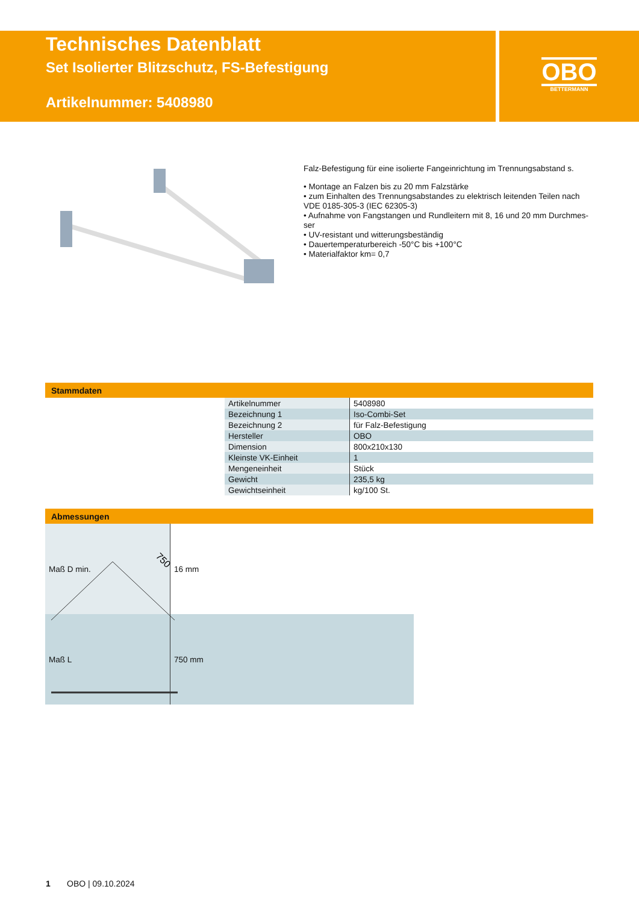Technisches Datenblatt
Set Isolierter Blitzschutz, FS-Befestigung
Artikelnummer: 5408980
OBO
BETTERMANN
Falz-Befestigung für eine isolierte Fangeinrichtung im Trennungsabstand s.
• Montage an Falzen bis zu 20 mm Falzstärke
• zum Einhalten des Trennungsabstandes zu elektrisch leitenden Teilen nach VDE 0185-305-3 (IEC 62305-3)
• Aufnahme von Fangstangen und Rundleitern mit 8, 16 und 20 mm Durchmes-ser
• UV-resistant und witterungsbeständig
• Dauertemperaturbereich -50°C bis +100°C
• Materialfaktor km= 0,7
Stammdaten
| Artikelnummer | 5408980 |
| Bezeichnung 1 | Iso-Combi-Set |
| Bezeichnung 2 | für Falz-Befestigung |
| Hersteller | OBO |
| Dimension | 800x210x130 |
| Kleinste VK-Einheit | 1 |
| Mengeneinheit | Stück |
| Gewicht | 235,5 kg |
| Gewichtseinheit | kg/100 St. |
Abmessungen
750
| Maß D min. | 16 mm |
| Maß L | 750 mm |
1 OBO | 09.10.2024